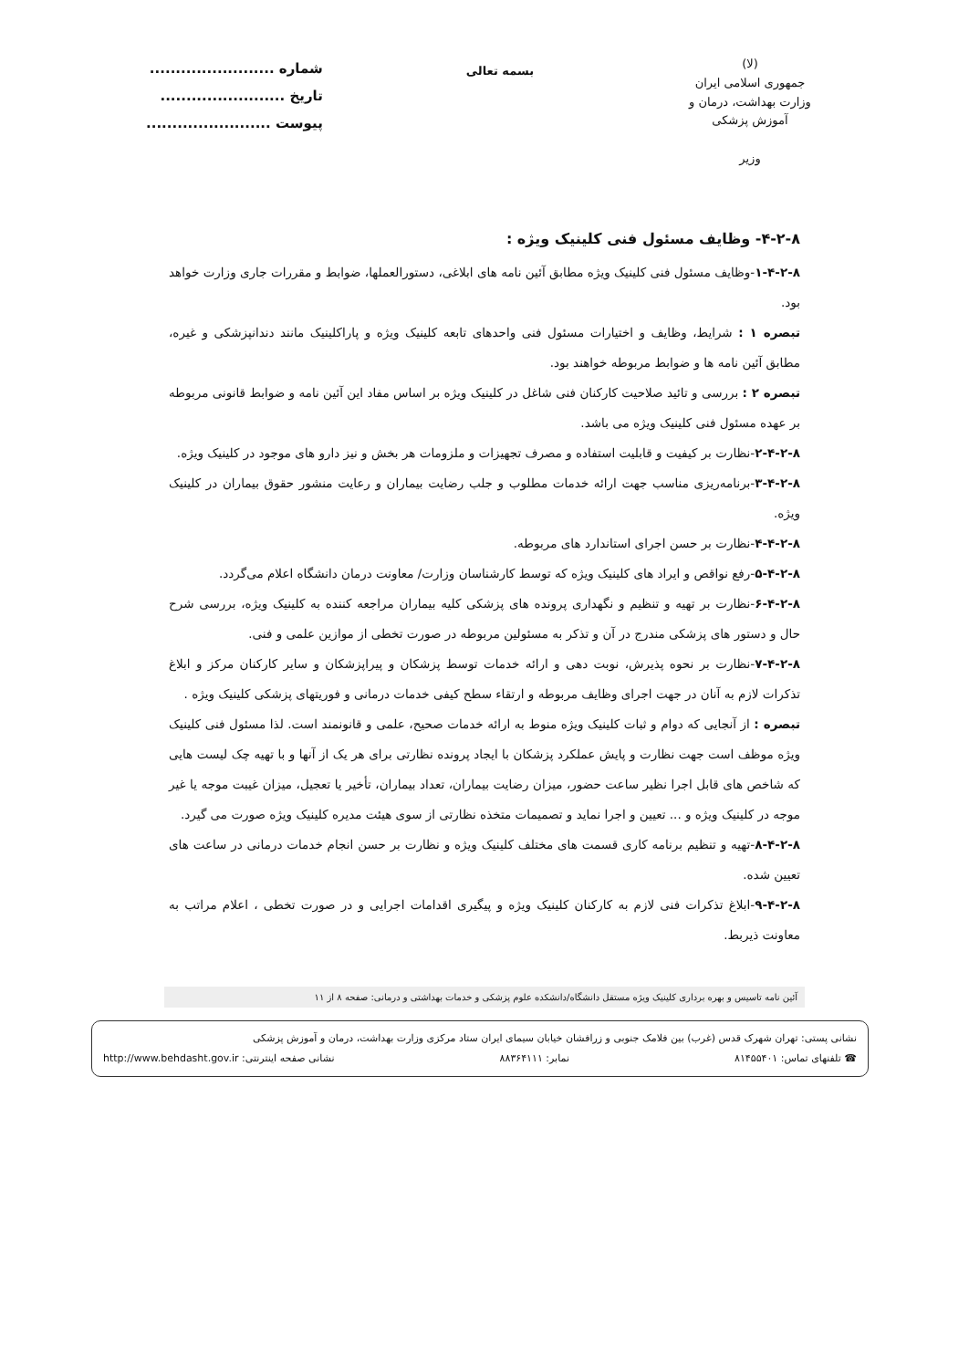(لا)
جمهوری اسلامی ایران
وزارت بهداشت، درمان و آموزش پزشکی
وزیر
بسمه تعالی
شماره ........................
تاریخ ........................
پیوست ........................
۴-۲-۸- وظایف مسئول فنی کلینیک ویژه :
۱-۴-۲-۸-وظایف مسئول فنی کلینیک ویژه مطابق آئین نامه های ابلاغی، دستورالعملها، ضوابط و مقررات جاری وزارت خواهد بود.
تبصره ۱ : شرایط، وظایف و اختیارات مسئول فنی واحدهای تابعه کلینیک ویژه و پاراکلینیک مانند دندانپزشکی و غیره، مطابق آئین نامه ها و ضوابط مربوطه خواهند بود.
تبصره ۲ : بررسی و تائید صلاحیت کارکنان فنی شاغل در کلینیک ویژه بر اساس مفاد این آئین نامه و ضوابط قانونی مربوطه بر عهده مسئول فنی کلینیک ویژه می باشد.
۲-۴-۲-۸-نظارت بر کیفیت و قابلیت استفاده و مصرف تجهیزات و ملزومات هر بخش و نیز دارو های موجود در کلینیک ویژه.
۳-۴-۲-۸-برنامه‌ریزی مناسب جهت ارائه خدمات مطلوب و جلب رضایت بیماران و رعایت منشور حقوق بیماران در کلینیک ویژه.
۴-۴-۲-۸-نظارت بر حسن اجرای استاندارد های مربوطه.
۵-۴-۲-۸-رفع نواقص و ایراد های کلینیک ویژه که توسط کارشناسان وزارت/ معاونت درمان دانشگاه اعلام می‌گردد.
۶-۴-۲-۸-نظارت بر تهیه و تنظیم و نگهداری پرونده های پزشکی کلیه بیماران مراجعه کننده به کلینیک ویژه، بررسی شرح حال و دستور های پزشکی مندرج در آن و تذکر به مسئولین مربوطه در صورت تخطی از موازین علمی و فنی.
۷-۴-۲-۸-نظارت بر نحوه پذیرش، نوبت دهی و ارائه خدمات توسط پزشکان و پیراپزشکان و سایر کارکنان مرکز و ابلاغ تذکرات لازم به آنان در جهت اجرای وظایف مربوطه و ارتقاء سطح کیفی خدمات درمانی و فوریتهای پزشکی کلینیک ویژه .
تبصره : از آنجایی که دوام و ثبات کلینیک ویژه منوط به ارائه خدمات صحیح، علمی و قانونمند است. لذا مسئول فنی کلینیک ویژه موظف است جهت نظارت و پایش عملکرد پزشکان با ایجاد پرونده نظارتی برای هر یک از آنها و با تهیه چک لیست هایی که شاخص های قابل اجرا نظیر ساعت حضور، میزان رضایت بیماران، تعداد بیماران، تأخیر یا تعجیل، میزان غیبت موجه یا غیر موجه در کلینیک ویژه و ... تعیین و اجرا نماید و تصمیمات متخذه نظارتی از سوی هیئت مدیره کلینیک ویژه صورت می گیرد.
۸-۴-۲-۸-تهیه و تنظیم برنامه کاری قسمت های مختلف کلینیک ویژه و نظارت بر حسن انجام خدمات درمانی در ساعت های تعیین شده.
۹-۴-۲-۸-ابلاغ تذکرات فنی لازم به کارکنان کلینیک ویژه و پیگیری اقدامات اجرایی و در صورت تخطی ، اعلام مراتب به معاونت ذیربط.
آئین نامه تاسیس و بهره برداری کلینیک ویژه مستقل دانشگاه/دانشکده علوم پزشکی و خدمات بهداشتی و درمانی: صفحه ۸ از ۱۱
نشانی پستی: تهران شهرک قدس (غرب) بین فلامک جنوبی و زرافشان خیابان سیمای ایران ستاد مرکزی وزارت بهداشت، درمان و آموزش پزشکی
☎ تلفنهای تماس: ۸۱۴۵۵۴۰۱ نمابر: ۸۸۳۶۴۱۱۱ نشانی صفحه اینترنتی: http://www.behdasht.gov.ir